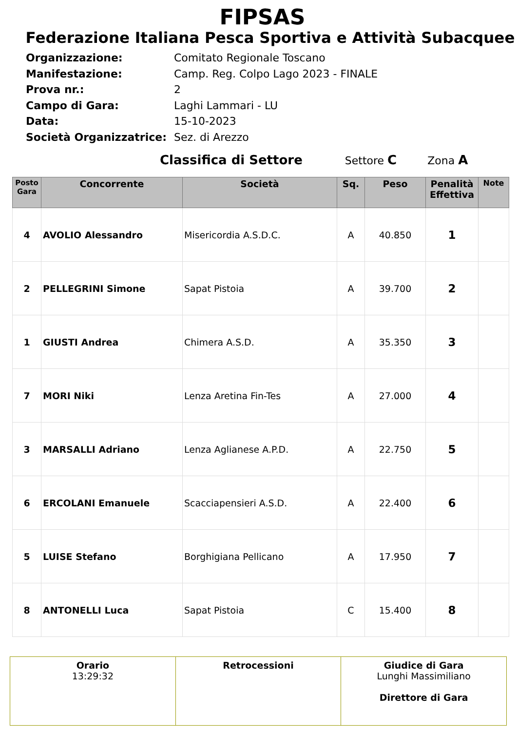FIPSAS
Federazione Italiana Pesca Sportiva e Attività Subacquee
| Organizzazione: | Comitato Regionale Toscano |
| Manifestazione: | Camp. Reg. Colpo Lago 2023 - FINALE |
| Prova nr.: | 2 |
| Campo di Gara: | Laghi Lammari - LU |
| Data: | 15-10-2023 |
| Società Organizzatrice: | Sez. di Arezzo |
Classifica di Settore Settore C Zona A
| Posto Gara | Concorrente | Società | Sq. | Peso | Penalità Effettiva | Note |
| --- | --- | --- | --- | --- | --- | --- |
| 4 | AVOLIO Alessandro | Misericordia A.S.D.C. | A | 40.850 | 1 | |
| 2 | PELLEGRINI Simone | Sapat Pistoia | A | 39.700 | 2 | |
| 1 | GIUSTI Andrea | Chimera A.S.D. | A | 35.350 | 3 | |
| 7 | MORI Niki | Lenza Aretina Fin-Tes | A | 27.000 | 4 | |
| 3 | MARSALLI Adriano | Lenza Aglianese A.P.D. | A | 22.750 | 5 | |
| 6 | ERCOLANI Emanuele | Scacciapensieri A.S.D. | A | 22.400 | 6 | |
| 5 | LUISE Stefano | Borghigiana Pellicano | A | 17.950 | 7 | |
| 8 | ANTONELLI Luca | Sapat Pistoia | C | 15.400 | 8 | |
| Orario 13:29:32 | Retrocessioni | Giudice di Gara Lunghi Massimiliano Direttore di Gara |